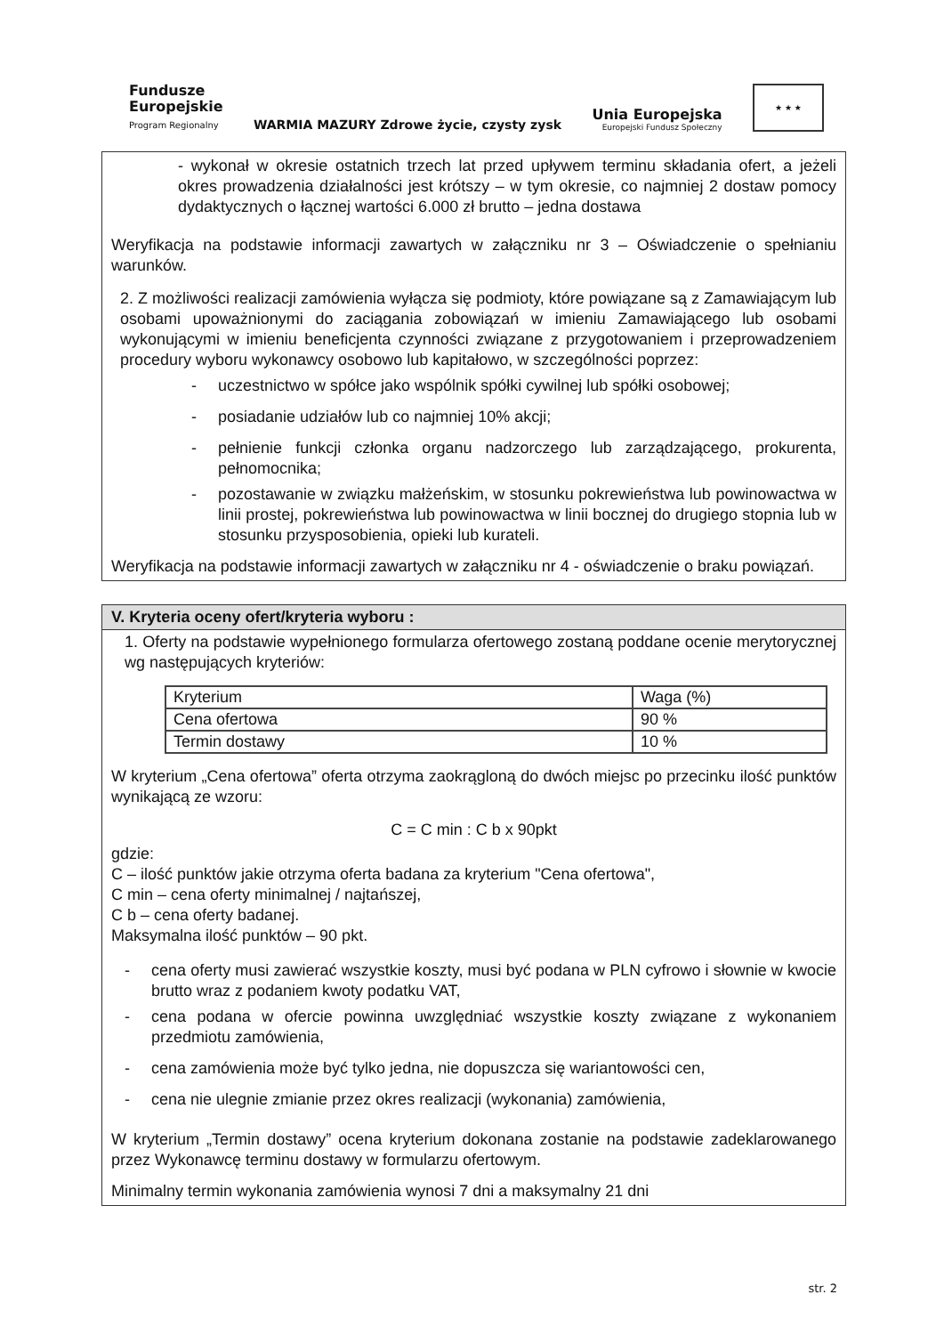Fundusze
Europejskie
Program Regionalny
WARMIA MAZURY Zdrowe życie, czysty zysk
Unia Europejska
Europejski Fundusz Społeczny
★ ★ ★
- wykonał w okresie ostatnich trzech lat przed upływem terminu składania ofert, a jeżeli okres prowadzenia działalności jest krótszy – w tym okresie, co najmniej 2 dostaw pomocy dydaktycznych o łącznej wartości 6.000 zł brutto – jedna dostawa
Weryfikacja na podstawie informacji zawartych w załączniku nr 3 – Oświadczenie o spełnianiu warunków.
2. Z możliwości realizacji zamówienia wyłącza się podmioty, które powiązane są z Zamawiającym lub osobami upoważnionymi do zaciągania zobowiązań w imieniu Zamawiającego lub osobami wykonującymi w imieniu beneficjenta czynności związane z przygotowaniem i przeprowadzeniem procedury wyboru wykonawcy osobowo lub kapitałowo, w szczególności poprzez:
- uczestnictwo w spółce jako wspólnik spółki cywilnej lub spółki osobowej;
- posiadanie udziałów lub co najmniej 10% akcji;
- pełnienie funkcji członka organu nadzorczego lub zarządzającego, prokurenta, pełnomocnika;
- pozostawanie w związku małżeńskim, w stosunku pokrewieństwa lub powinowactwa w linii prostej, pokrewieństwa lub powinowactwa w linii bocznej do drugiego stopnia lub w stosunku przysposobienia, opieki lub kurateli.
Weryfikacja na podstawie informacji zawartych w załączniku nr 4 - oświadczenie o braku powiązań.
V. Kryteria oceny ofert/kryteria wyboru :
1. Oferty na podstawie wypełnionego formularza ofertowego zostaną poddane ocenie merytorycznej wg następujących kryteriów:
| Kryterium | Waga (%) |
| Cena ofertowa | 90 % |
| Termin dostawy | 10 % |
W kryterium „Cena ofertowa” oferta otrzyma zaokrągloną do dwóch miejsc po przecinku ilość punktów wynikającą ze wzoru:
C = C min : C b x 90pkt
gdzie:
C – ilość punktów jakie otrzyma oferta badana za kryterium "Cena ofertowa",
C min – cena oferty minimalnej / najtańszej,
C b – cena oferty badanej.
Maksymalna ilość punktów – 90 pkt.
- cena oferty musi zawierać wszystkie koszty, musi być podana w PLN cyfrowo i słownie w kwocie brutto wraz z podaniem kwoty podatku VAT,
- cena podana w ofercie powinna uwzględniać wszystkie koszty związane z wykonaniem przedmiotu zamówienia,
- cena zamówienia może być tylko jedna, nie dopuszcza się wariantowości cen,
- cena nie ulegnie zmianie przez okres realizacji (wykonania) zamówienia,
W kryterium „Termin dostawy” ocena kryterium dokonana zostanie na podstawie zadeklarowanego przez Wykonawcę terminu dostawy w formularzu ofertowym.
Minimalny termin wykonania zamówienia wynosi 7 dni a maksymalny 21 dni
str. 2